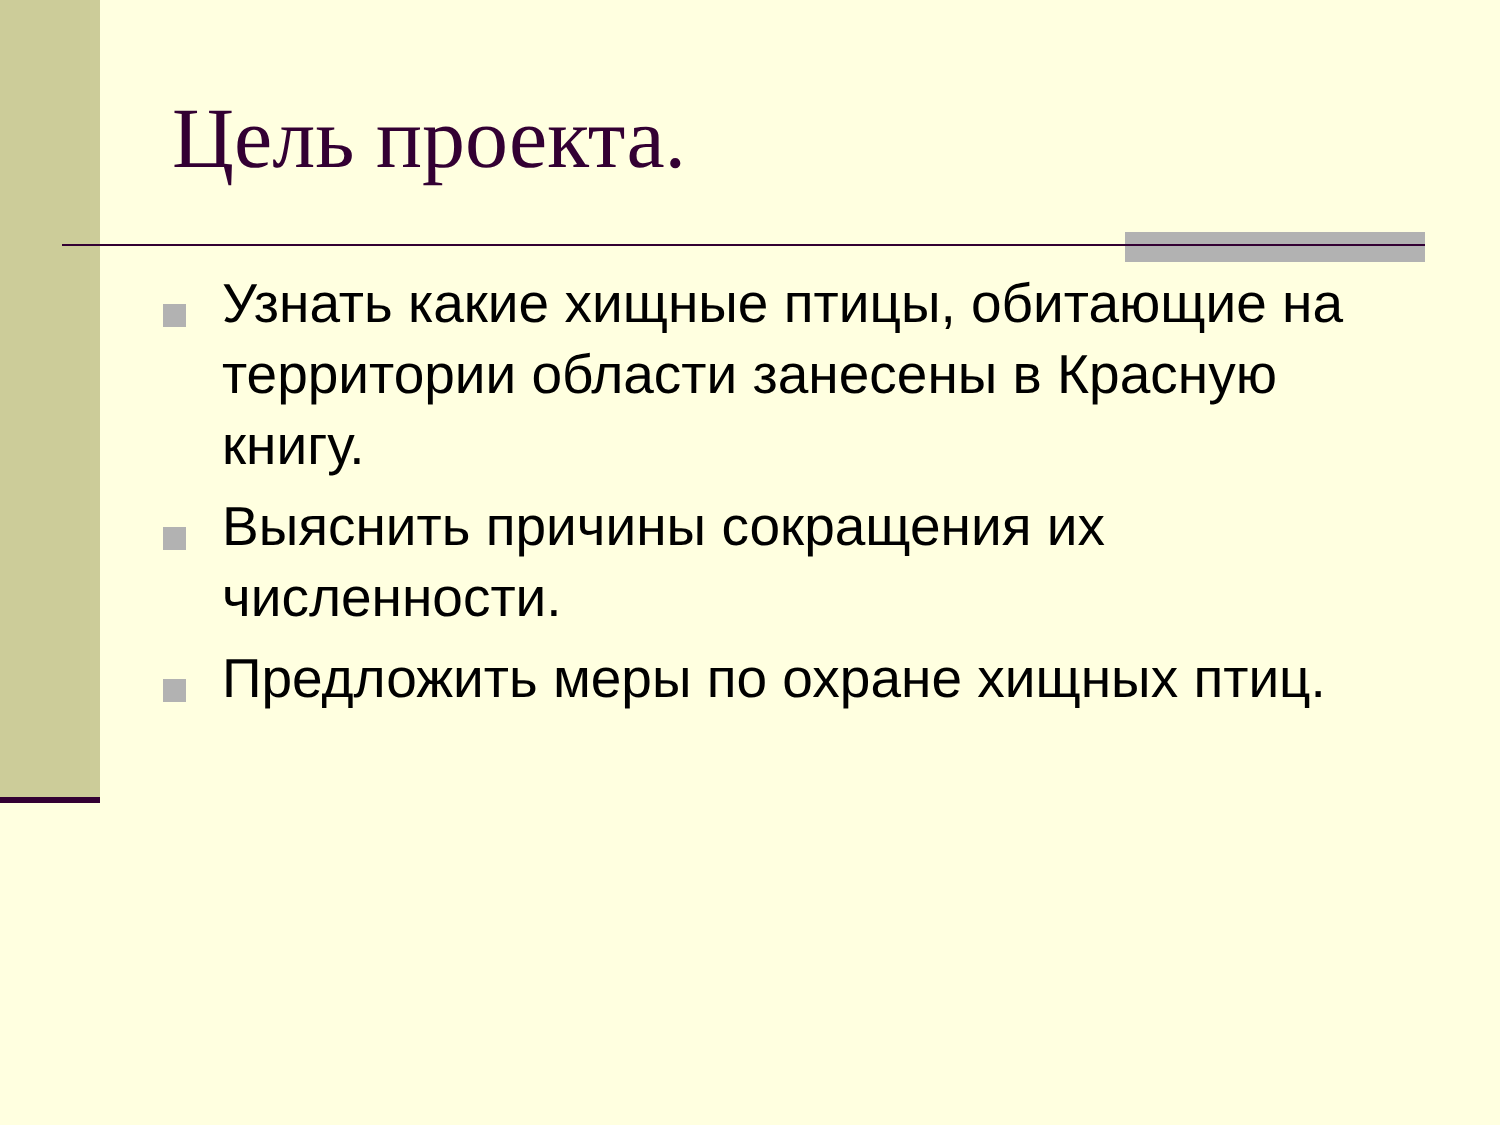Цель проекта.
Узнать какие хищные птицы, обитающие на территории области занесены в Красную книгу.
Выяснить причины сокращения их численности.
Предложить меры по охране хищных птиц.